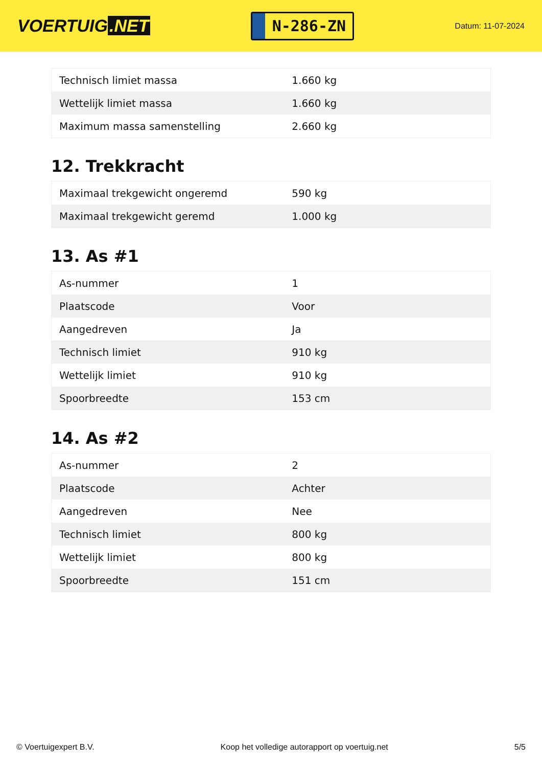VOERTUIG.NET
N-286-ZN
Datum: 11-07-2024
| Technisch limiet massa | 1.660 kg |
| Wettelijk limiet massa | 1.660 kg |
| Maximum massa samenstelling | 2.660 kg |
12. Trekkracht
| Maximaal trekgewicht ongeremd | 590 kg |
| Maximaal trekgewicht geremd | 1.000 kg |
13. As #1
| As-nummer | 1 |
| Plaatscode | Voor |
| Aangedreven | Ja |
| Technisch limiet | 910 kg |
| Wettelijk limiet | 910 kg |
| Spoorbreedte | 153 cm |
14. As #2
| As-nummer | 2 |
| Plaatscode | Achter |
| Aangedreven | Nee |
| Technisch limiet | 800 kg |
| Wettelijk limiet | 800 kg |
| Spoorbreedte | 151 cm |
© Voertuigexpert B.V. Koop het volledige autorapport op voertuig.net 5/5